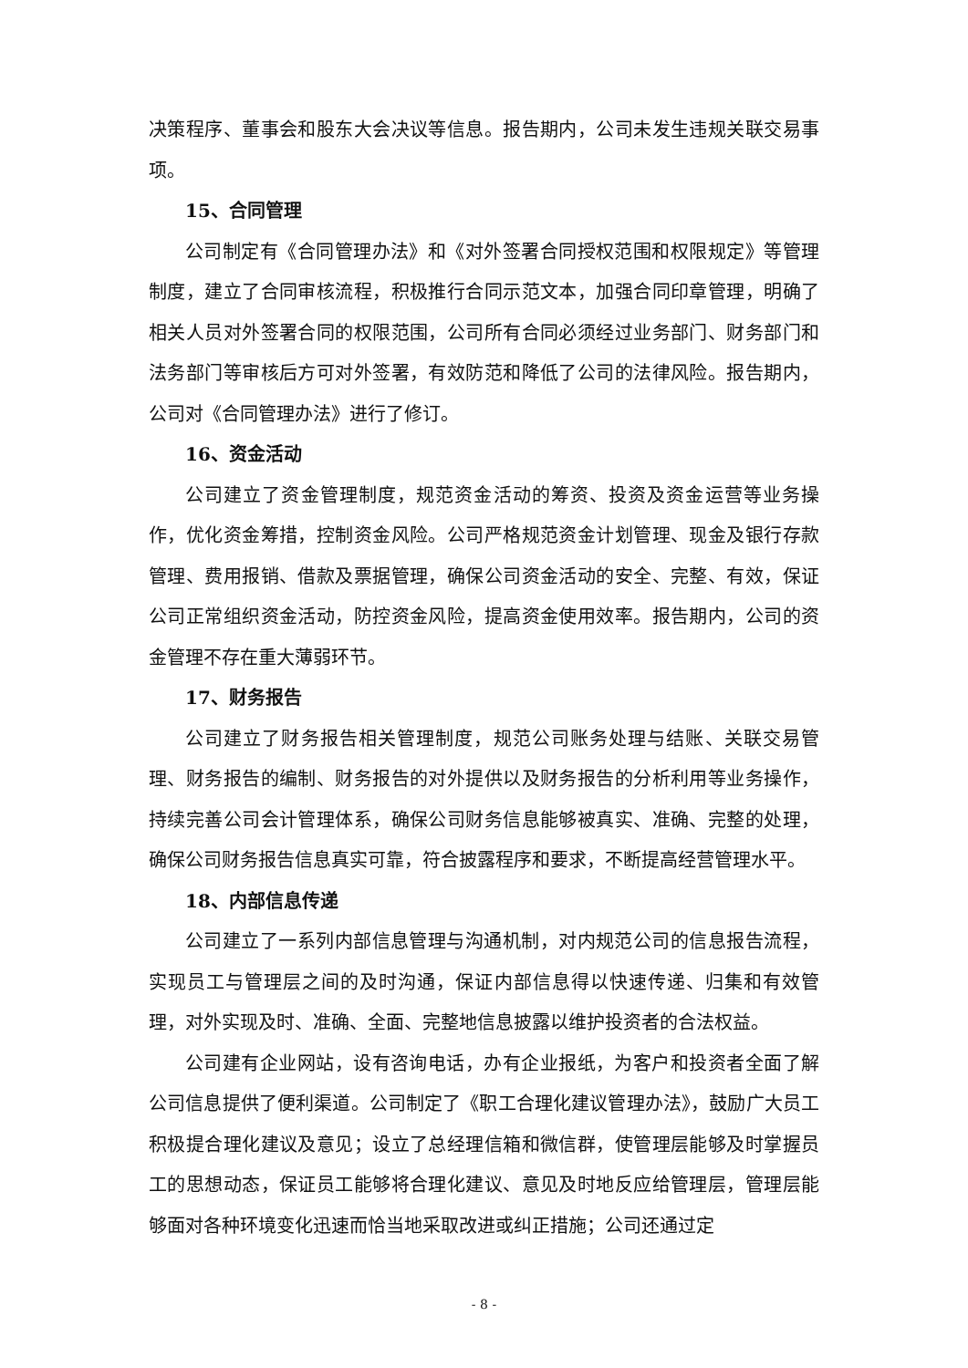决策程序、董事会和股东大会决议等信息。报告期内，公司未发生违规关联交易事项。
15、合同管理
公司制定有《合同管理办法》和《对外签署合同授权范围和权限规定》等管理制度，建立了合同审核流程，积极推行合同示范文本，加强合同印章管理，明确了相关人员对外签署合同的权限范围，公司所有合同必须经过业务部门、财务部门和法务部门等审核后方可对外签署，有效防范和降低了公司的法律风险。报告期内，公司对《合同管理办法》进行了修订。
16、资金活动
公司建立了资金管理制度，规范资金活动的筹资、投资及资金运营等业务操作，优化资金筹措，控制资金风险。公司严格规范资金计划管理、现金及银行存款管理、费用报销、借款及票据管理，确保公司资金活动的安全、完整、有效，保证公司正常组织资金活动，防控资金风险，提高资金使用效率。报告期内，公司的资金管理不存在重大薄弱环节。
17、财务报告
公司建立了财务报告相关管理制度，规范公司账务处理与结账、关联交易管理、财务报告的编制、财务报告的对外提供以及财务报告的分析利用等业务操作，持续完善公司会计管理体系，确保公司财务信息能够被真实、准确、完整的处理，确保公司财务报告信息真实可靠，符合披露程序和要求，不断提高经营管理水平。
18、内部信息传递
公司建立了一系列内部信息管理与沟通机制，对内规范公司的信息报告流程，实现员工与管理层之间的及时沟通，保证内部信息得以快速传递、归集和有效管理，对外实现及时、准确、全面、完整地信息披露以维护投资者的合法权益。
公司建有企业网站，设有咨询电话，办有企业报纸，为客户和投资者全面了解公司信息提供了便利渠道。公司制定了《职工合理化建议管理办法》，鼓励广大员工积极提合理化建议及意见；设立了总经理信箱和微信群，使管理层能够及时掌握员工的思想动态，保证员工能够将合理化建议、意见及时地反应给管理层，管理层能够面对各种环境变化迅速而恰当地采取改进或纠正措施；公司还通过定
- 8 -